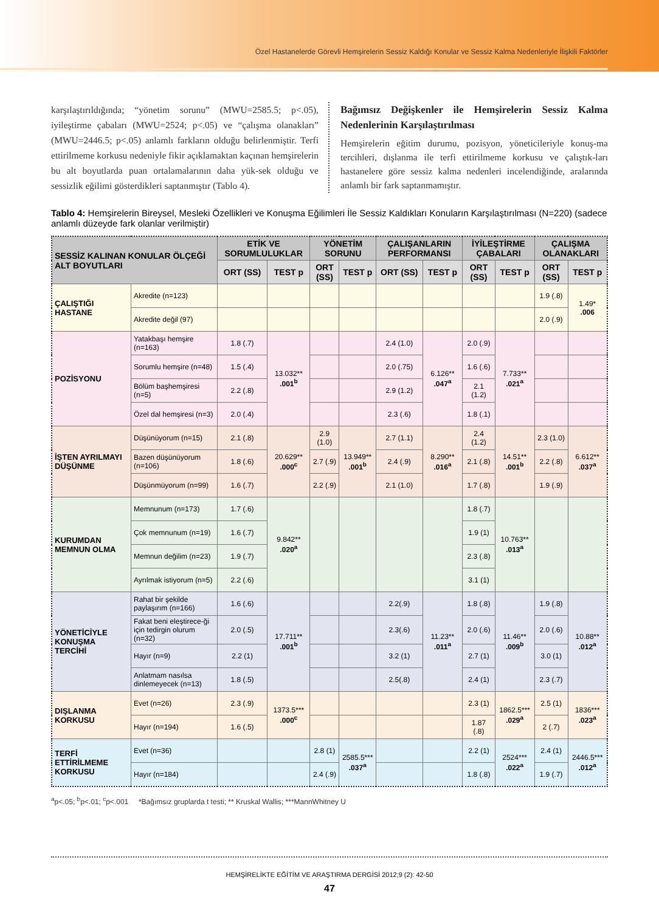Özel Hastanelerde Görevli Hemşirelerin Sessiz Kaldığı Konular ve Sessiz Kalma Nedenleriyle İlişkili Faktörler
karşılaştırıldığında; “yönetim sorunu” (MWU=2585.5; p<.05), iyileştirme çabaları (MWU=2524; p<.05) ve “çalışma olanakları” (MWU=2446.5; p<.05) anlamlı farkların olduğu belirlenmiştir. Terfi ettirilmeme korkusu nedeniyle fikir açıklamaktan kaçınan hemşirelerin bu alt boyutlarda puan ortalamalarının daha yük-sek olduğu ve sessizlik eğilimi gösterdikleri saptanmıştır (Tablo 4).
Bağımsız Değişkenler ile Hemşirelerin Sessiz Kalma Nedenlerinin Karşılaştırılması
Hemşirelerin eğitim durumu, pozisyon, yöneticileriyle konuş-ma tercihleri, dışlanma ile terfi ettirilmeme korkusu ve çalıştık-ları hastanelere göre sessiz kalma nedenleri incelendiğinde, aralarında anlamlı bir fark saptanmamıştır.
Tablo 4: Hemşirelerin Bireysel, Mesleki Özellikleri ve Konuşma Eğilimleri İle Sessiz Kaldıkları Konuların Karşılaştırılması (N=220) (sadece anlamlı düzeyde fark olanlar verilmiştir)
| SESSİZ KALINAN KONULAR ÖLÇEĞİ ALT BOYUTLARI | | ETİK VE SORUMLULUKLAR | | YÖNETİM SORUNU | | ÇALIŞANLARIN PERFORMANSI | | İYİLEŞTİRME ÇABALARI | | ÇALIŞMA OLANAKLARI | |
| --- | --- | --- | --- | --- | --- | --- | --- | --- | --- | --- | --- |
| | | ORT (SS) | TEST p | ORT (SS) | TEST p | ORT (SS) | TEST p | ORT (SS) | TEST p | ORT (SS) | TEST p |
| ÇALIŞTIĞI HASTANE | Akredite (n=123) | | | | | | | | | 1.9 (.8) | 1.49* .006 |
| | Akredite değil (97) | | | | | | | | | 2.0 (.9) | |
| POZİSYONU | Yatakbaşı hemşire (n=163) | 1.8 (.7) | 13.032** .001<sup>b</sup> | | | 2.4 (1.0) | 6.126** .047<sup>a</sup> | 2.0 (.9) | 7.733** .021<sup>a</sup> | | |
| | Sorumlu hemşire (n=48) | 1.5 (.4) | | | | 2.0 (.75) | | 1.6 (.6) | | | |
| | Bölüm başhemşiresi (n=5) | 2.2 (.8) | | | | 2.9 (1.2) | | 2.1 (1.2) | | | |
| | Özel dal hemşiresi (n=3) | 2.0 (.4) | | | | 2.3 (.6) | | 1.8 (.1) | | | |
| İŞTEN AYRILMAYI DÜŞÜNME | Düşünüyorum (n=15) | 2.1 (.8) | 20.629** .000<sup>c</sup> | 2.9 (1.0) | 13.949** .001<sup>b</sup> | 2.7 (1.1) | 8.290** .016<sup>a</sup> | 2.4 (1.2) | 14.51** .001<sup>b</sup> | 2.3 (1.0) | 6.612** .037<sup>a</sup> |
| | Bazen düşünüyorum (n=106) | 1.8 (.6) | | 2.7 (.9) | | 2.4 (.9) | | 2.1 (.8) | | 2.2 (.8) | |
| | Düşünmüyorum (n=99) | 1.6 (.7) | | 2.2 (.9) | | 2.1 (1.0) | | 1.7 (.8) | | 1.9 (.9) | |
| KURUMDAN MEMNUN OLMA | Memnunum (n=173) | 1.7 (.6) | 9.842** .020<sup>a</sup> | | | | | 1.8 (.7) | 10.763** .013<sup>a</sup> | | |
| | Çok memnunum (n=19) | 1.6 (.7) | | | | | | 1.9 (1) | | | |
| | Memnun değilim (n=23) | 1.9 (.7) | | | | | | 2.3 (.8) | | | |
| | Ayrılmak istiyorum (n=5) | 2.2 (.6) | | | | | | 3.1 (1) | | | |
| YÖNETİCİYLE KONUŞMA TERCİHİ | Rahat bir şekilde paylaşırım (n=166) | 1.6 (.6) | 17.711** .001<sup>b</sup> | | | 2.2(.9) | 11.23** .011<sup>a</sup> | 1.8 (.8) | 11.46** .009<sup>b</sup> | 1.9 (.8) | 10.88** .012<sup>a</sup> |
| | Fakat beni eleştirece-ği için tedirgin olurum (n=32) | 2.0 (.5) | | | | 2.3(.6) | | 2.0 (.6) | | 2.0 (.6) | |
| | Hayır (n=9) | 2.2 (1) | | | | 3.2 (1) | | 2.7 (1) | | 3.0 (1) | |
| | Anlatmam nasılsa dinlemeyecek (n=13) | 1.8 (.5) | | | | 2.5(.8) | | 2.4 (1) | | 2.3 (.7) | |
| DIŞLANMA KORKUSU | Evet (n=26) | 2.3 (.9) | 1373.5*** .000<sup>c</sup> | | | | | 2.3 (1) | 1862.5*** .029<sup>a</sup> | 2.5 (1) | 1836*** .023<sup>a</sup> |
| | Hayır (n=194) | 1.6 (.5) | | | | | | 1.87 (.8) | | 2 (.7) | |
| TERFİ ETTİRİLMEME KORKUSU | Evet (n=36) | | | 2.8 (1) | 2585.5*** .037<sup>a</sup> | | | 2.2 (1) | 2524*** .022<sup>a</sup> | 2.4 (1) | 2446.5*** .012<sup>a</sup> |
| | Hayır (n=184) | | | 2.4 (.9) | | | | 1.8 (.8) | | 1.9 (.7) | |
<sup>a</sup> p<.05; <sup>b</sup>p<.01; <sup>c</sup>p<.001 *Bağımsız gruplarda t testi; ** Kruskal Wallis; ***MannWhitney U
HEMŞİRELİKTE EĞİTİM VE ARAŞTIRMA DERGİSİ 2012;9 (2): 42-50
47